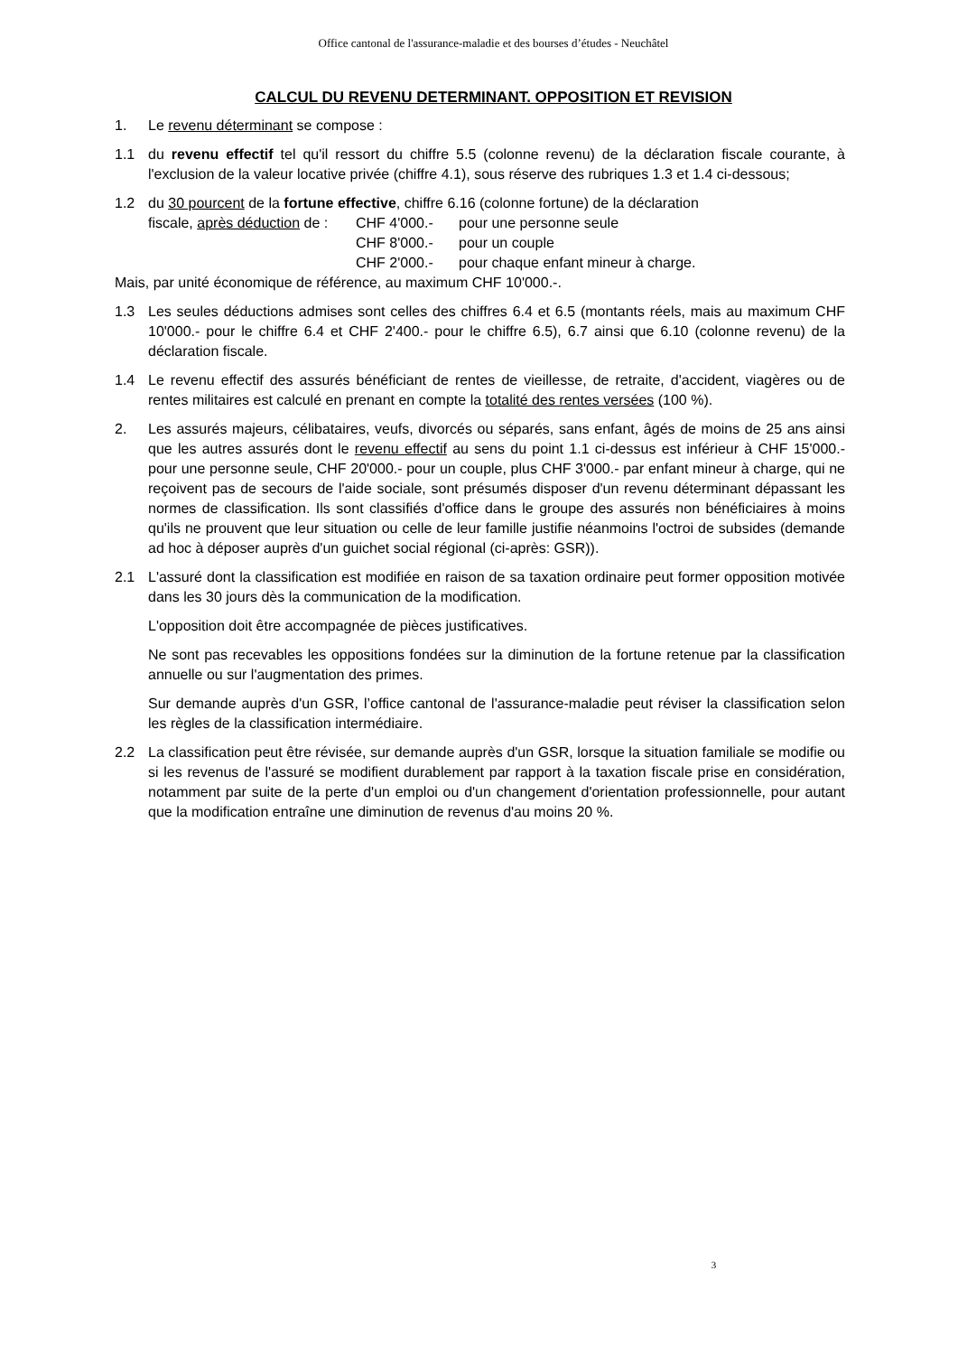Office cantonal de l'assurance-maladie et des bourses d’études - Neuchâtel
CALCUL DU REVENU DETERMINANT. OPPOSITION ET REVISION
1. Le revenu déterminant se compose :
1.1 du revenu effectif tel qu'il ressort du chiffre 5.5 (colonne revenu) de la déclaration fiscale courante, à l'exclusion de la valeur locative privée (chiffre 4.1), sous réserve des rubriques 1.3 et 1.4 ci-dessous;
1.2 du 30 pourcent de la fortune effective, chiffre 6.16 (colonne fortune) de la déclaration
fiscale, après déduction de : CHF 4'000.- pour une personne seule CHF 8'000.- pour un couple CHF 2'000.- pour chaque enfant mineur à charge.
Mais, par unité économique de référence, au maximum CHF 10'000.-.
1.3 Les seules déductions admises sont celles des chiffres 6.4 et 6.5 (montants réels, mais au maximum CHF 10'000.- pour le chiffre 6.4 et CHF 2'400.- pour le chiffre 6.5), 6.7 ainsi que 6.10 (colonne revenu) de la déclaration fiscale.
1.4 Le revenu effectif des assurés bénéficiant de rentes de vieillesse, de retraite, d'accident, viagères ou de rentes militaires est calculé en prenant en compte la totalité des rentes versées (100 %).
2. Les assurés majeurs, célibataires, veufs, divorcés ou séparés, sans enfant, âgés de moins de 25 ans ainsi que les autres assurés dont le revenu effectif au sens du point 1.1 ci-dessus est inférieur à CHF 15'000.- pour une personne seule, CHF 20'000.- pour un couple, plus CHF 3'000.- par enfant mineur à charge, qui ne reçoivent pas de secours de l'aide sociale, sont présumés disposer d'un revenu déterminant dépassant les normes de classification. Ils sont classifiés d'office dans le groupe des assurés non bénéficiaires à moins qu'ils ne prouvent que leur situation ou celle de leur famille justifie néanmoins l'octroi de subsides (demande ad hoc à déposer auprès d'un guichet social régional (ci-après: GSR)).
2.1 L'assuré dont la classification est modifiée en raison de sa taxation ordinaire peut former opposition motivée dans les 30 jours dès la communication de la modification.
L'opposition doit être accompagnée de pièces justificatives.
Ne sont pas recevables les oppositions fondées sur la diminution de la fortune retenue par la classification annuelle ou sur l'augmentation des primes.
Sur demande auprès d'un GSR, l’office cantonal de l'assurance-maladie peut réviser la classification selon les règles de la classification intermédiaire.
2.2 La classification peut être révisée, sur demande auprès d'un GSR, lorsque la situation familiale se modifie ou si les revenus de l'assuré se modifient durablement par rapport à la taxation fiscale prise en considération, notamment par suite de la perte d'un emploi ou d'un changement d'orientation professionnelle, pour autant que la modification entraîne une diminution de revenus d'au moins 20 %.
3